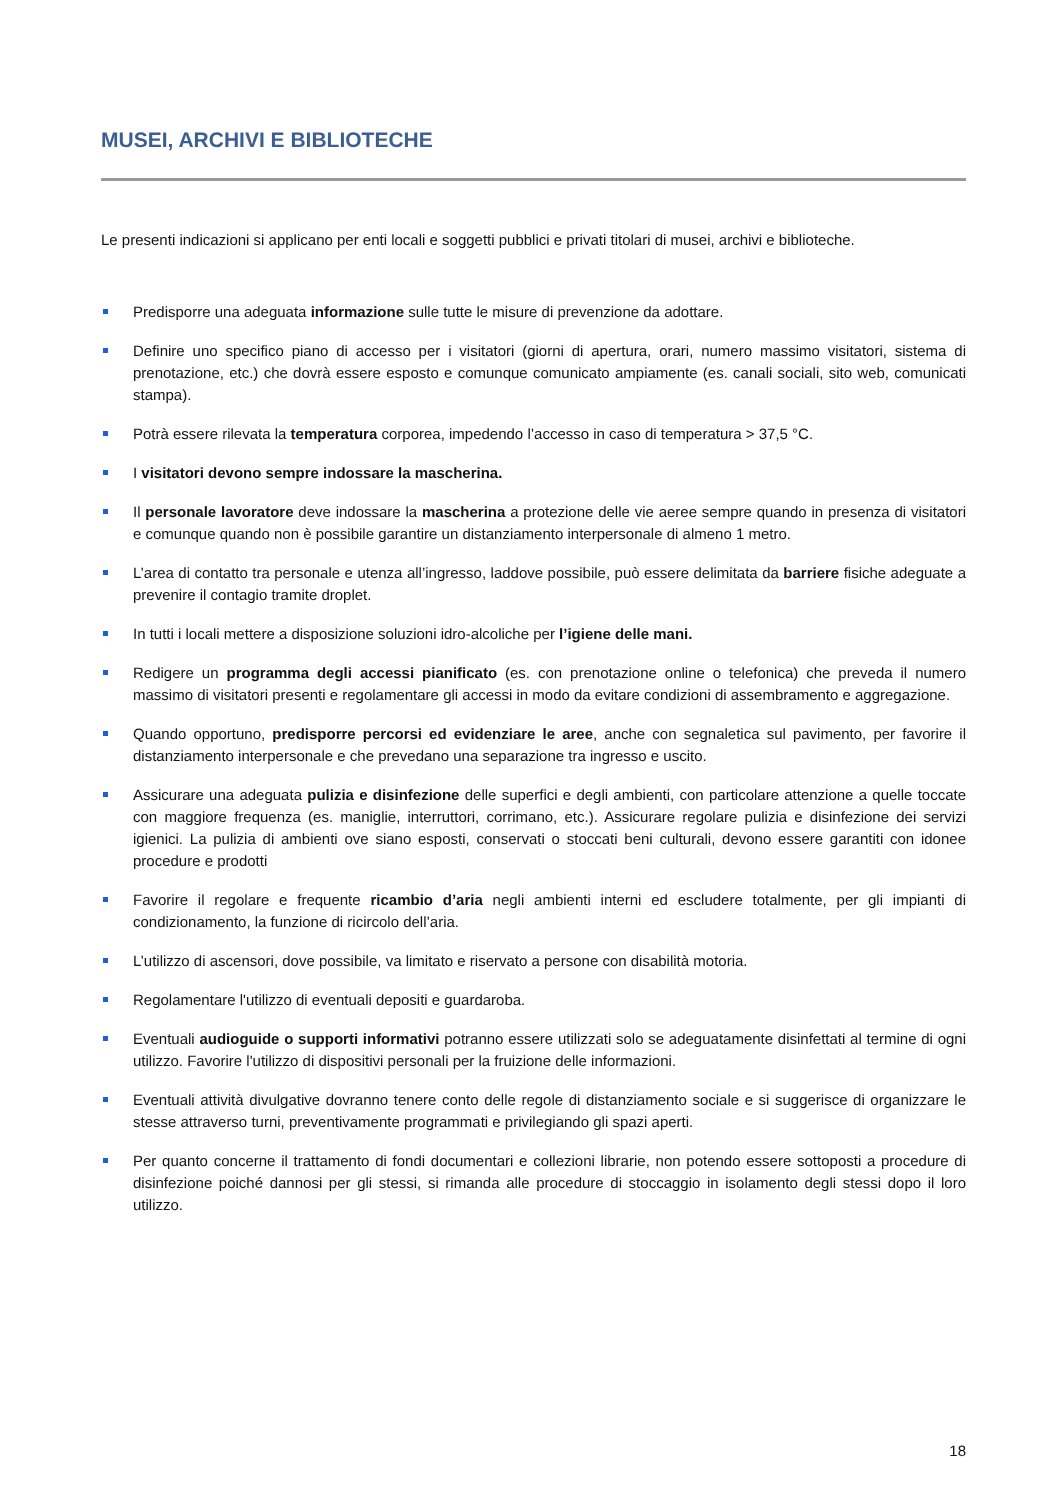MUSEI, ARCHIVI E BIBLIOTECHE
Le presenti indicazioni si applicano per enti locali e soggetti pubblici e privati titolari di musei, archivi e biblioteche.
Predisporre una adeguata informazione sulle tutte le misure di prevenzione da adottare.
Definire uno specifico piano di accesso per i visitatori (giorni di apertura, orari, numero massimo visitatori, sistema di prenotazione, etc.) che dovrà essere esposto e comunque comunicato ampiamente (es. canali sociali, sito web, comunicati stampa).
Potrà essere rilevata la temperatura corporea, impedendo l’accesso in caso di temperatura > 37,5 °C.
I visitatori devono sempre indossare la mascherina.
Il personale lavoratore deve indossare la mascherina a protezione delle vie aeree sempre quando in presenza di visitatori e comunque quando non è possibile garantire un distanziamento interpersonale di almeno 1 metro.
L’area di contatto tra personale e utenza all’ingresso, laddove possibile, può essere delimitata da barriere fisiche adeguate a prevenire il contagio tramite droplet.
In tutti i locali mettere a disposizione soluzioni idro-alcoliche per l’igiene delle mani.
Redigere un programma degli accessi pianificato (es. con prenotazione online o telefonica) che preveda il numero massimo di visitatori presenti e regolamentare gli accessi in modo da evitare condizioni di assembramento e aggregazione.
Quando opportuno, predisporre percorsi ed evidenziare le aree, anche con segnaletica sul pavimento, per favorire il distanziamento interpersonale e che prevedano una separazione tra ingresso e uscito.
Assicurare una adeguata pulizia e disinfezione delle superfici e degli ambienti, con particolare attenzione a quelle toccate con maggiore frequenza (es. maniglie, interruttori, corrimano, etc.). Assicurare regolare pulizia e disinfezione dei servizi igienici. La pulizia di ambienti ove siano esposti, conservati o stoccati beni culturali, devono essere garantiti con idonee procedure e prodotti
Favorire il regolare e frequente ricambio d’aria negli ambienti interni ed escludere totalmente, per gli impianti di condizionamento, la funzione di ricircolo dell’aria.
L’utilizzo di ascensori, dove possibile, va limitato e riservato a persone con disabilità motoria.
Regolamentare l'utilizzo di eventuali depositi e guardaroba.
Eventuali audioguide o supporti informativi potranno essere utilizzati solo se adeguatamente disinfettati al termine di ogni utilizzo. Favorire l'utilizzo di dispositivi personali per la fruizione delle informazioni.
Eventuali attività divulgative dovranno tenere conto delle regole di distanziamento sociale e si suggerisce di organizzare le stesse attraverso turni, preventivamente programmati e privilegiando gli spazi aperti.
Per quanto concerne il trattamento di fondi documentari e collezioni librarie, non potendo essere sottoposti a procedure di disinfezione poiché dannosi per gli stessi, si rimanda alle procedure di stoccaggio in isolamento degli stessi dopo il loro utilizzo.
18